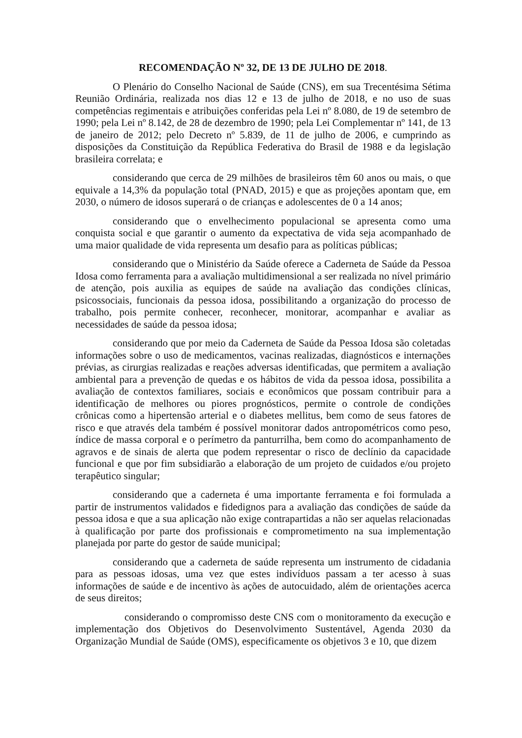RECOMENDAÇÃO Nº 32, DE 13 DE JULHO DE 2018.
O Plenário do Conselho Nacional de Saúde (CNS), em sua Trecentésima Sétima Reunião Ordinária, realizada nos dias 12 e 13 de julho de 2018, e no uso de suas competências regimentais e atribuições conferidas pela Lei nº 8.080, de 19 de setembro de 1990; pela Lei nº 8.142, de 28 de dezembro de 1990; pela Lei Complementar nº 141, de 13 de janeiro de 2012; pelo Decreto nº 5.839, de 11 de julho de 2006, e cumprindo as disposições da Constituição da República Federativa do Brasil de 1988 e da legislação brasileira correlata; e
considerando que cerca de 29 milhões de brasileiros têm 60 anos ou mais, o que equivale a 14,3% da população total (PNAD, 2015) e que as projeções apontam que, em 2030, o número de idosos superará o de crianças e adolescentes de 0 a 14 anos;
considerando que o envelhecimento populacional se apresenta como uma conquista social e que garantir o aumento da expectativa de vida seja acompanhado de uma maior qualidade de vida representa um desafio para as políticas públicas;
considerando que o Ministério da Saúde oferece a Caderneta de Saúde da Pessoa Idosa como ferramenta para a avaliação multidimensional a ser realizada no nível primário de atenção, pois auxilia as equipes de saúde na avaliação das condições clínicas, psicossociais, funcionais da pessoa idosa, possibilitando a organização do processo de trabalho, pois permite conhecer, reconhecer, monitorar, acompanhar e avaliar as necessidades de saúde da pessoa idosa;
considerando que por meio da Caderneta de Saúde da Pessoa Idosa são coletadas informações sobre o uso de medicamentos, vacinas realizadas, diagnósticos e internações prévias, as cirurgias realizadas e reações adversas identificadas, que permitem a avaliação ambiental para a prevenção de quedas e os hábitos de vida da pessoa idosa, possibilita a avaliação de contextos familiares, sociais e econômicos que possam contribuir para a identificação de melhores ou piores prognósticos, permite o controle de condições crônicas como a hipertensão arterial e o diabetes mellitus, bem como de seus fatores de risco e que através dela também é possível monitorar dados antropométricos como peso, índice de massa corporal e o perímetro da panturrilha, bem como do acompanhamento de agravos e de sinais de alerta que podem representar o risco de declínio da capacidade funcional e que por fim subsidiarão a elaboração de um projeto de cuidados e/ou projeto terapêutico singular;
considerando que a caderneta é uma importante ferramenta e foi formulada a partir de instrumentos validados e fidedignos para a avaliação das condições de saúde da pessoa idosa e que a sua aplicação não exige contrapartidas a não ser aquelas relacionadas à qualificação por parte dos profissionais e comprometimento na sua implementação planejada por parte do gestor de saúde municipal;
considerando que a caderneta de saúde representa um instrumento de cidadania para as pessoas idosas, uma vez que estes indivíduos passam a ter acesso à suas informações de saúde e de incentivo às ações de autocuidado, além de orientações acerca de seus direitos;
considerando o compromisso deste CNS com o monitoramento da execução e implementação dos Objetivos do Desenvolvimento Sustentável, Agenda 2030 da Organização Mundial de Saúde (OMS), especificamente os objetivos 3 e 10, que dizem